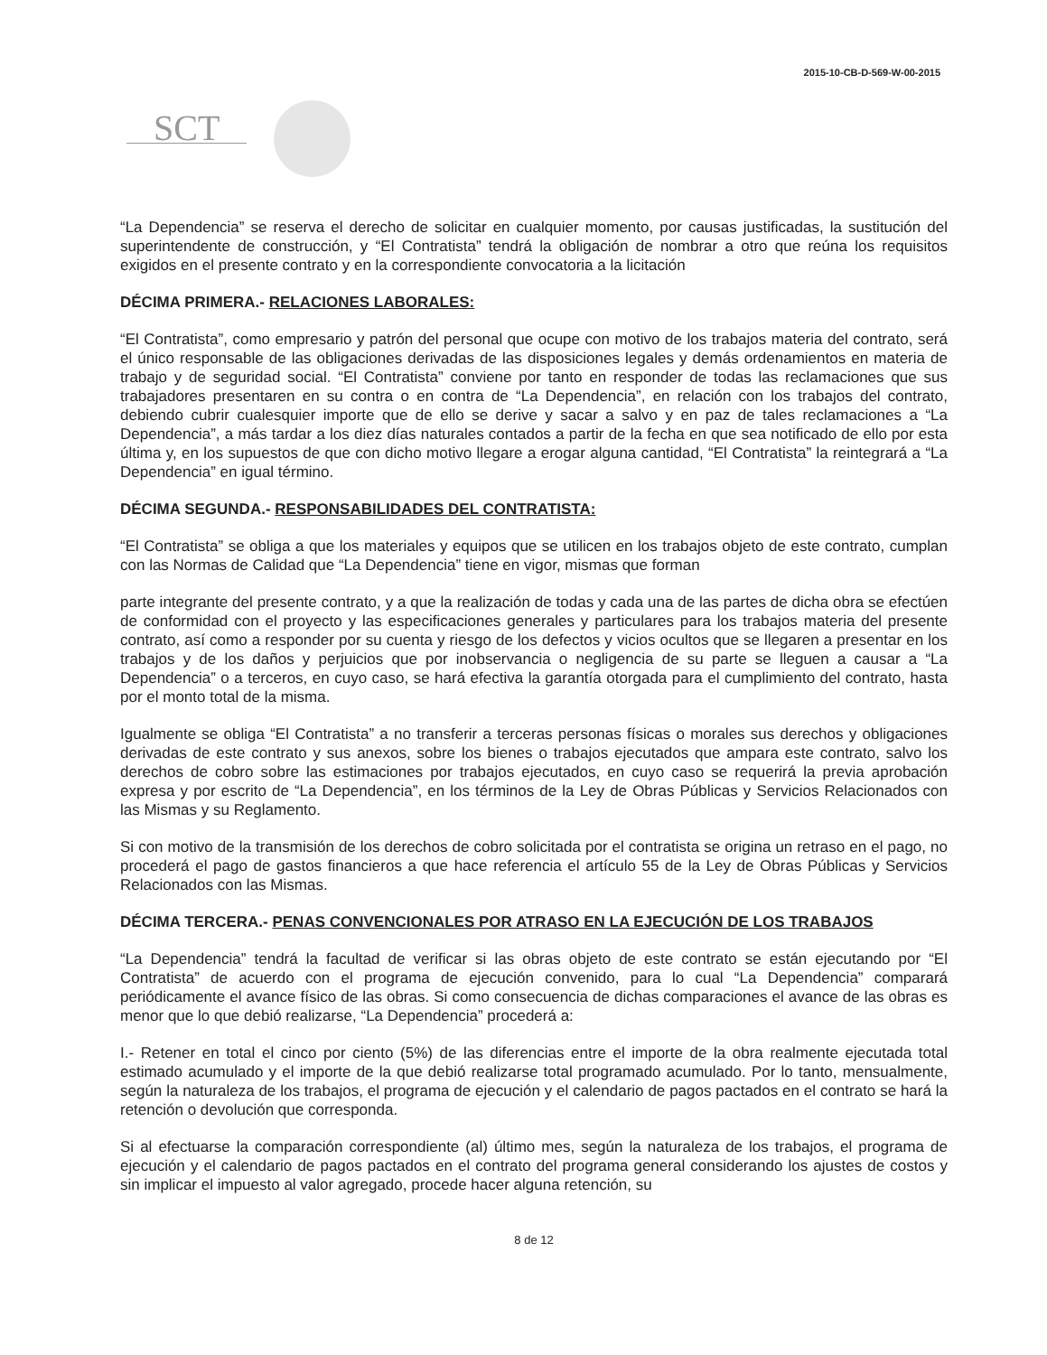2015-10-CB-D-569-W-00-2015
SCT
“La Dependencia” se reserva el derecho de solicitar en cualquier momento, por causas justificadas, la sustitución del superintendente de construcción, y “El Contratista” tendrá la obligación de nombrar a otro que reúna los requisitos exigidos en el presente contrato y en la correspondiente convocatoria a la licitación
DÉCIMA PRIMERA.- RELACIONES LABORALES:
“El Contratista”, como empresario y patrón del personal que ocupe con motivo de los trabajos materia del contrato, será el único responsable de las obligaciones derivadas de las disposiciones legales y demás ordenamientos en materia de trabajo y de seguridad social. “El Contratista” conviene por tanto en responder de todas las reclamaciones que sus trabajadores presentaren en su contra o en contra de “La Dependencia”, en relación con los trabajos del contrato, debiendo cubrir cualesquier importe que de ello se derive y sacar a salvo y en paz de tales reclamaciones a “La Dependencia”, a más tardar a los diez días naturales contados a partir de la fecha en que sea notificado de ello por esta última y, en los supuestos de que con dicho motivo llegare a erogar alguna cantidad, “El Contratista” la reintegrará a “La Dependencia” en igual término.
DÉCIMA SEGUNDA.- RESPONSABILIDADES DEL CONTRATISTA:
“El Contratista” se obliga a que los materiales y equipos que se utilicen en los trabajos objeto de este contrato, cumplan con las Normas de Calidad que “La Dependencia” tiene en vigor, mismas que forman
parte integrante del presente contrato, y a que la realización de todas y cada una de las partes de dicha obra se efectúen de conformidad con el proyecto y las especificaciones generales y particulares para los trabajos materia del presente contrato, así como a responder por su cuenta y riesgo de los defectos y vicios ocultos que se llegaren a presentar en los trabajos y de los daños y perjuicios que por inobservancia o negligencia de su parte se lleguen a causar a “La Dependencia” o a terceros, en cuyo caso, se hará efectiva la garantía otorgada para el cumplimiento del contrato, hasta por el monto total de la misma.
Igualmente se obliga “El Contratista” a no transferir a terceras personas físicas o morales sus derechos y obligaciones derivadas de este contrato y sus anexos, sobre los bienes o trabajos ejecutados que ampara este contrato, salvo los derechos de cobro sobre las estimaciones por trabajos ejecutados, en cuyo caso se requerirá la previa aprobación expresa y por escrito de “La Dependencia”, en los términos de la Ley de Obras Públicas y Servicios Relacionados con las Mismas y su Reglamento.
Si con motivo de la transmisión de los derechos de cobro solicitada por el contratista se origina un retraso en el pago, no procederá el pago de gastos financieros a que hace referencia el artículo 55 de la Ley de Obras Públicas y Servicios Relacionados con las Mismas.
DÉCIMA TERCERA.- PENAS CONVENCIONALES POR ATRASO EN LA EJECUCIÓN DE LOS TRABAJOS
“La Dependencia” tendrá la facultad de verificar si las obras objeto de este contrato se están ejecutando por “El Contratista” de acuerdo con el programa de ejecución convenido, para lo cual “La Dependencia” comparará periódicamente el avance físico de las obras. Si como consecuencia de dichas comparaciones el avance de las obras es menor que lo que debió realizarse, “La Dependencia” procederá a:
I.- Retener en total el cinco por ciento (5%) de las diferencias entre el importe de la obra realmente ejecutada total estimado acumulado y el importe de la que debió realizarse total programado acumulado. Por lo tanto, mensualmente, según la naturaleza de los trabajos, el programa de ejecución y el calendario de pagos pactados en el contrato se hará la retención o devolución que corresponda.
Si al efectuarse la comparación correspondiente (al) último mes, según la naturaleza de los trabajos, el programa de ejecución y el calendario de pagos pactados en el contrato del programa general considerando los ajustes de costos y sin implicar el impuesto al valor agregado, procede hacer alguna retención, su
8 de 12